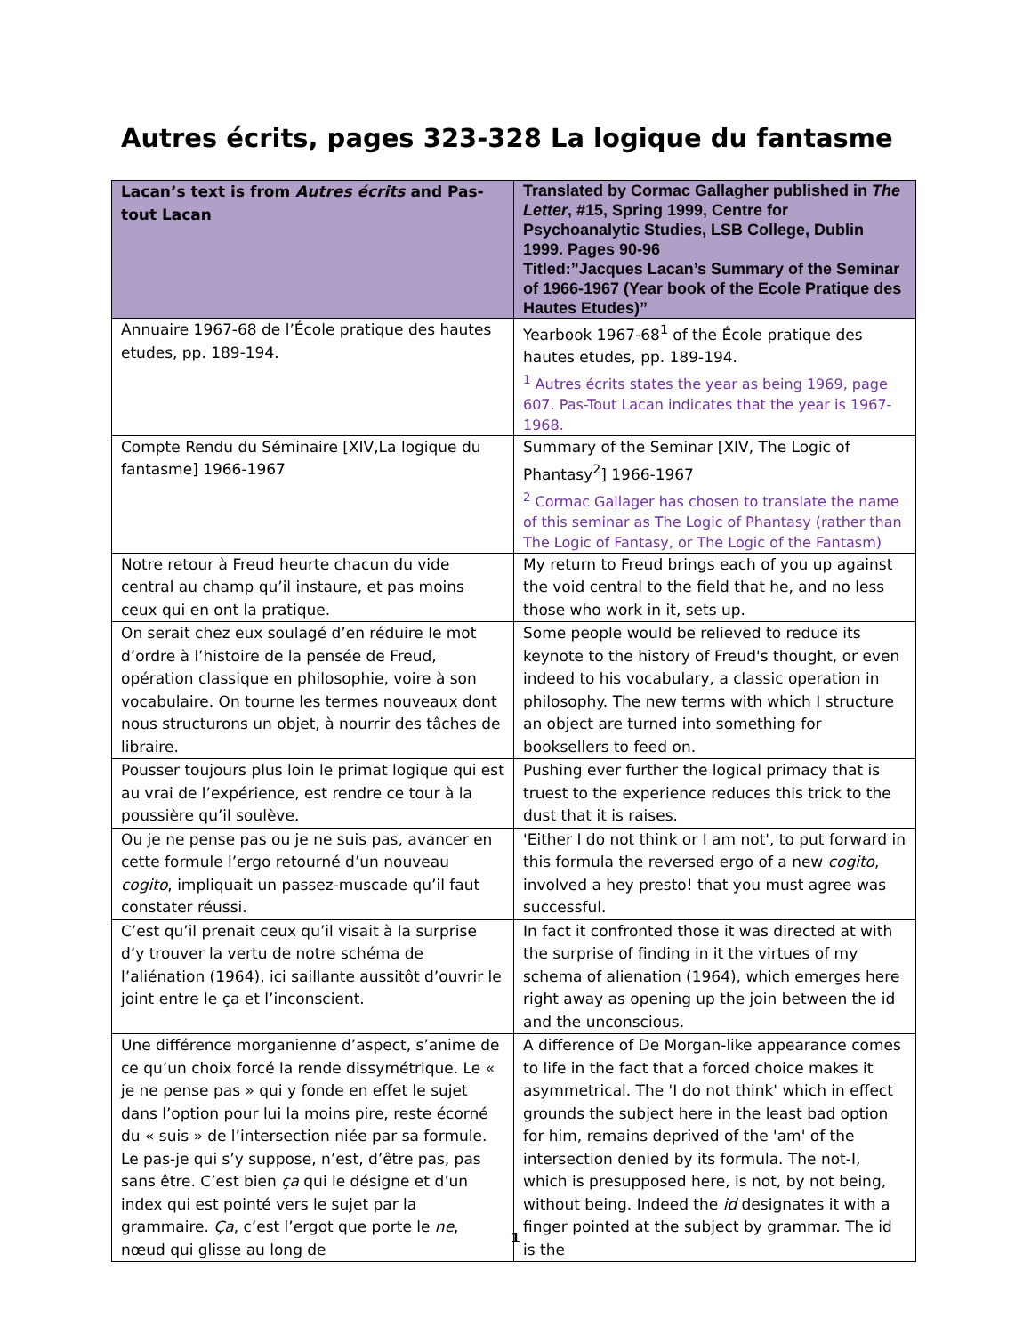Autres écrits, pages 323-328 La logique du fantasme
| Lacan’s text is from Autres écrits and Pas-tout Lacan | Translated by Cormac Gallagher published in The Letter , #15, Spring 1999, Centre for Psychoanalytic Studies, LSB College, Dublin 1999. Pages 90-96 Titled:”Jacques Lacan’s Summary of the Seminar of 1966-1967 (Year book of the Ecole Pratique des Hautes Etudes)” |
| --- | --- |
| Annuaire 1967-68 de l’École pratique des hautes etudes, pp. 189-194. | Yearbook 1967-68<sup>1</sup> of the École pratique des hautes etudes, pp. 189-194. <sup>1</sup> Autres écrits states the year as being 1969, page 607. Pas-Tout Lacan indicates that the year is 1967-1968. |
| Compte Rendu du Séminaire [XIV,La logique du fantasme] 1966-1967 | Summary of the Seminar [XIV, The Logic of Phantasy<sup>2</sup>] 1966-1967 <sup>2</sup> Cormac Gallager has chosen to translate the name of this seminar as The Logic of Phantasy (rather than The Logic of Fantasy, or The Logic of the Fantasm) |
| Notre retour à Freud heurte chacun du vide central au champ qu’il instaure, et pas moins ceux qui en ont la pratique. | My return to Freud brings each of you up against the void central to the field that he, and no less those who work in it, sets up. |
| On serait chez eux soulagé d’en réduire le mot d’ordre à l’histoire de la pensée de Freud, opération classique en philosophie, voire à son vocabulaire. On tourne les termes nouveaux dont nous structurons un objet, à nourrir des tâches de libraire. | Some people would be relieved to reduce its keynote to the history of Freud's thought, or even indeed to his vocabulary, a classic operation in philosophy. The new terms with which I structure an object are turned into something for booksellers to feed on. |
| Pousser toujours plus loin le primat logique qui est au vrai de l’expérience, est rendre ce tour à la poussière qu’il soulève. | Pushing ever further the logical primacy that is truest to the experience reduces this trick to the dust that it is raises. |
| Ou je ne pense pas ou je ne suis pas, avancer en cette formule l’ergo retourné d’un nouveau cogito , impliquait un passez-muscade qu’il faut constater réussi. | 'Either I do not think or I am not', to put forward in this formula the reversed ergo of a new cogito , involved a hey presto! that you must agree was successful. |
| C’est qu’il prenait ceux qu’il visait à la surprise d’y trouver la vertu de notre schéma de l’aliénation (1964), ici saillante aussitôt d’ouvrir le joint entre le ça et l’inconscient. | In fact it confronted those it was directed at with the surprise of finding in it the virtues of my schema of alienation (1964), which emerges here right away as opening up the join between the id and the unconscious. |
| Une différence morganienne d’aspect, s’anime de ce qu’un choix forcé la rende dissymétrique. Le « je ne pense pas » qui y fonde en effet le sujet dans l’option pour lui la moins pire, reste écorné du « suis » de l’intersection niée par sa formule. Le pas-je qui s’y suppose, n’est, d’être pas, pas sans être. C’est bien ça qui le désigne et d’un index qui est pointé vers le sujet par la grammaire. Ça , c’est l’ergot que porte le ne , nœud qui glisse au long de | A difference of De Morgan-like appearance comes to life in the fact that a forced choice makes it asymmetrical. The 'I do not think' which in effect grounds the subject here in the least bad option for him, remains deprived of the 'am' of the intersection denied by its formula. The not-I, which is presupposed here, is not, by not being, without being. Indeed the id designates it with a finger pointed at the subject by grammar. The id is the |
1